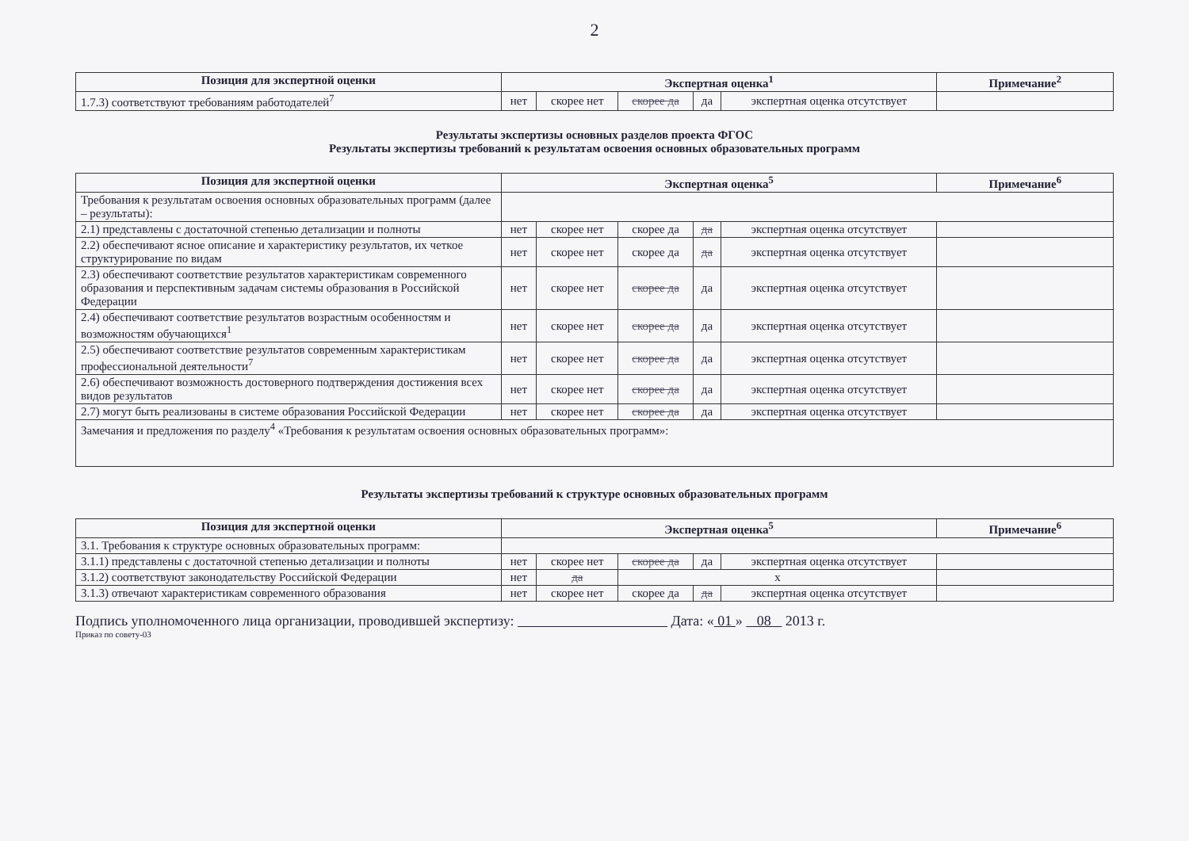2
| Позиция для экспертной оценки | Экспертная оценка<sup>1</sup> | | | | | Примечание<sup>2</sup> |
| --- | --- | --- | --- | --- | --- | --- |
| 1.7.3) соответствуют требованиям работодателей<sup>7</sup> | нет | скорее нет | скорее да | да | экспертная оценка отсутствует | |
Результаты экспертизы основных разделов проекта ФГОС
Результаты экспертизы требований к результатам освоения основных образовательных программ
| Позиция для экспертной оценки | Экспертная оценка<sup>5</sup> | | | | | Примечание<sup>6</sup> |
| --- | --- | --- | --- | --- | --- | --- |
| Требования к результатам освоения основных образовательных программ (далее – результаты): | | | | | | |
| 2.1) представлены с достаточной степенью детализации и полноты | нет | скорее нет | скорее да | да | экспертная оценка отсутствует | |
| 2.2) обеспечивают ясное описание и характеристику результатов, их четкое структурирование по видам | нет | скорее нет | скорее да | да | экспертная оценка отсутствует | |
| 2.3) обеспечивают соответствие результатов характеристикам современного образования и перспективным задачам системы образования в Российской Федерации | нет | скорее нет | скорее да | да | экспертная оценка отсутствует | |
| 2.4) обеспечивают соответствие результатов возрастным особенностям и возможностям обучающихся<sup>1</sup> | нет | скорее нет | скорее да | да | экспертная оценка отсутствует | |
| 2.5) обеспечивают соответствие результатов современным характеристикам профессиональной деятельности<sup>7</sup> | нет | скорее нет | скорее да | да | экспертная оценка отсутствует | |
| 2.6) обеспечивают возможность достоверного подтверждения достижения всех видов результатов | нет | скорее нет | скорее да | да | экспертная оценка отсутствует | |
| 2.7) могут быть реализованы в системе образования Российской Федерации | нет | скорее нет | скорее да | да | экспертная оценка отсутствует | |
| Замечания и предложения по разделу<sup>4</sup> «Требования к результатам освоения основных образовательных программ»: | | | | | | |
Результаты экспертизы требований к структуре основных образовательных программ
| Позиция для экспертной оценки | Экспертная оценка<sup>5</sup> | | | | | Примечание<sup>6</sup> |
| --- | --- | --- | --- | --- | --- | --- |
| 3.1. Требования к структуре основных образовательных программ: | | | | | | |
| 3.1.1) представлены с достаточной степенью детализации и полноты | нет | скорее нет | скорее да | да | экспертная оценка отсутствует | |
| 3.1.2) соответствуют законодательству Российской Федерации | нет | да | х | | | |
| 3.1.3) отвечают характеристикам современного образования | нет | скорее нет | скорее да | да | экспертная оценка отсутствует | |
Подпись уполномоченного лица организации, проводившей экспертизу: Дата: « 01 » 08 2013 г.
Приказ по совету-03